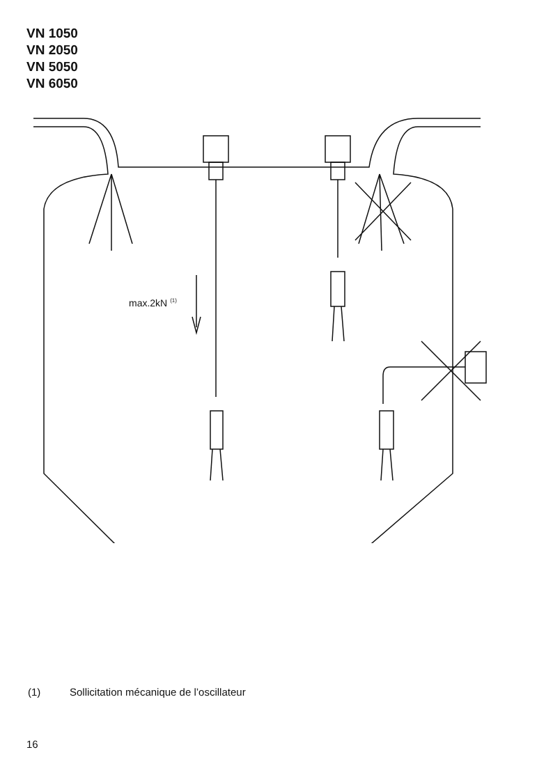VN 1050
VN 2050
VN 5050
VN 6050
max.2kN <sup>(1)</sup>
(1) Sollicitation mécanique de l’oscillateur
16